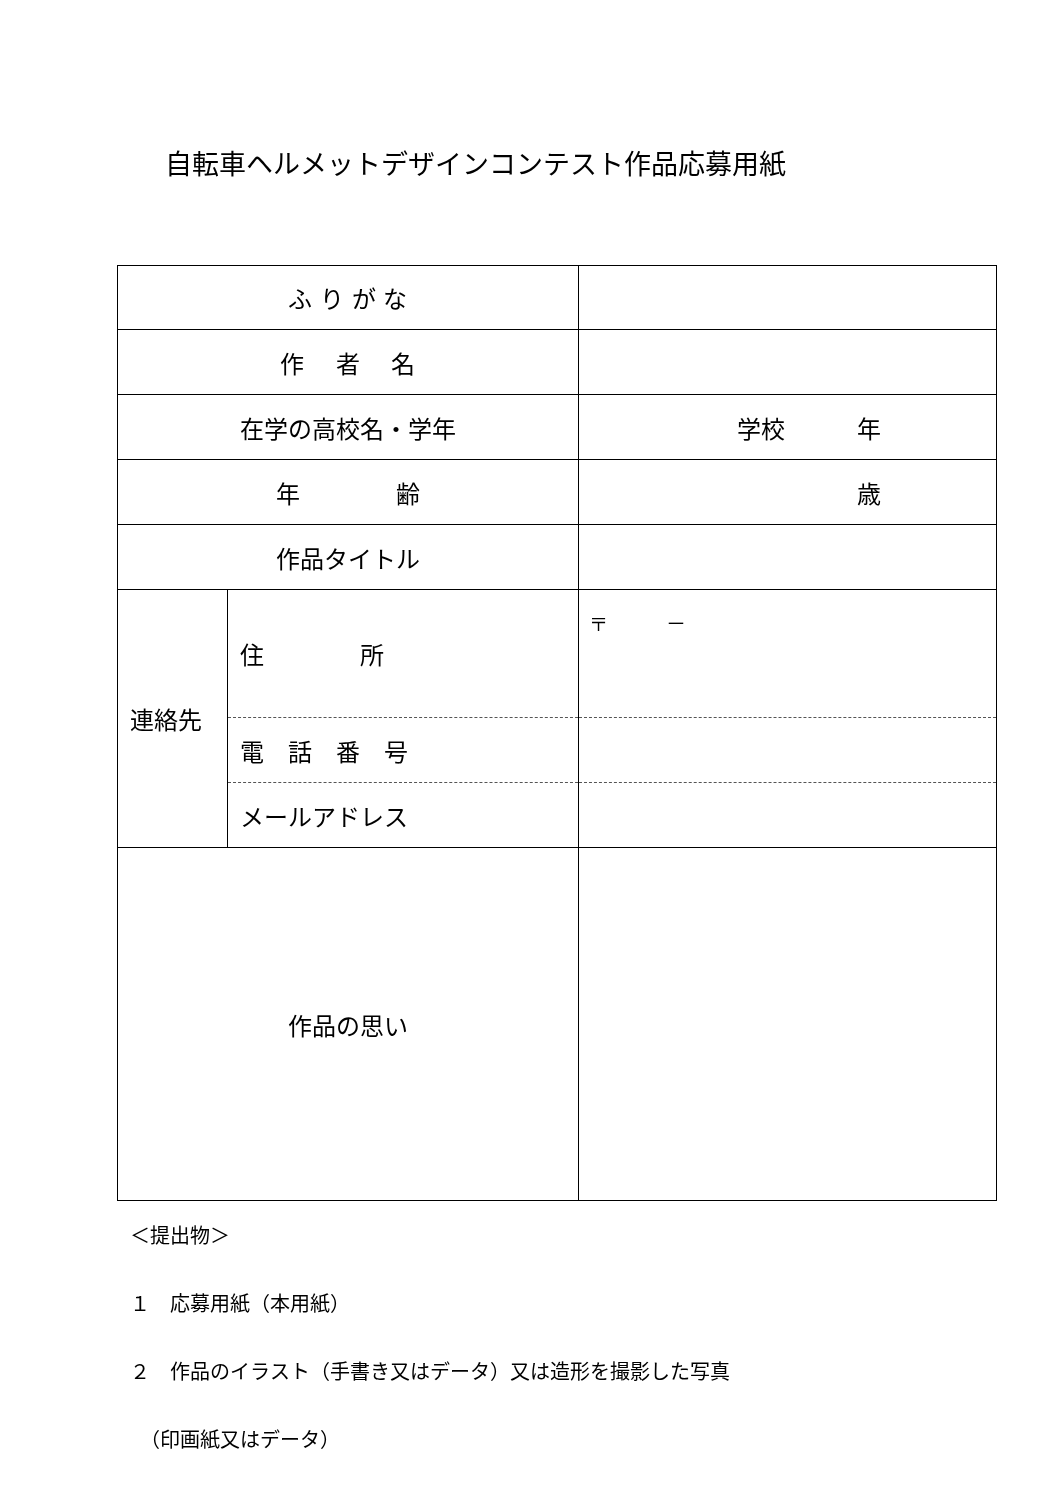自転車ヘルメットデザインコンテスト作品応募用紙
| ふ り が な | | |
| 作 者 名 | | |
| 在学の高校名・学年 | | 学校 年 |
| 年 齢 | | 歳 |
| 作品タイトル | | |
| 連絡先 | 住 所 | 〒 － |
| | 電 話 番 号 | |
| | メールアドレス | |
| 作品の思い | | |
＜提出物＞
１　応募用紙（本用紙）
２　作品のイラスト（手書き又はデータ）又は造形を撮影した写真
　（印画紙又はデータ）